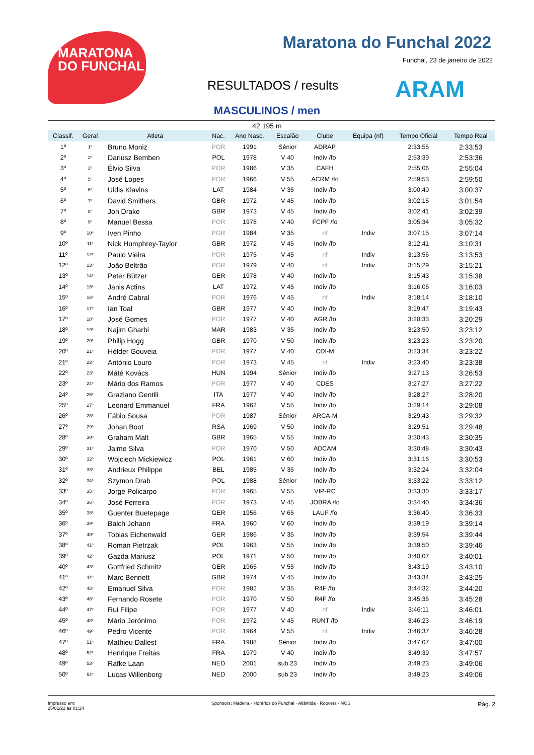MARATONA DO FUNCHAL
Maratona do Funchal 2022
Funchal, 23 de janeiro de 2022
RESULTADOS / results ARAM
MASCULINOS / men
42 195 m
| Classif. | Geral | Atleta | Nac. | Ano Nasc. | Escalão | Clube | Equipa (nf) | Tempo Oficial | Tempo Real |
| --- | --- | --- | --- | --- | --- | --- | --- | --- | --- |
| 1º | 1º | Bruno Moniz | POR | 1991 | Sénior | ADRAP | | 2:33:55 | 2:33:53 |
| 2º | 2º | Dariusz Bemben | POL | 1978 | V 40 | Indiv /fo | | 2:53:39 | 2:53:36 |
| 3º | 3º | Élvio Silva | POR | 1986 | V 35 | CAFH | | 2:55:06 | 2:55:04 |
| 4º | 5º | José Lopes | POR | 1966 | V 55 | ACRM /fo | | 2:59:53 | 2:59:50 |
| 5º | 6º | Uldis Klavins | LAT | 1984 | V 35 | Indiv /fo | | 3:00:40 | 3:00:37 |
| 6º | 7º | David Smithers | GBR | 1972 | V 45 | Indiv /fo | | 3:02:15 | 3:01:54 |
| 7º | 8º | Jon Drake | GBR | 1973 | V 45 | Indiv /fo | | 3:02:41 | 3:02:39 |
| 8º | 9º | Manuel Bessa | POR | 1978 | V 40 | FCPF /fo | | 3:05:34 | 3:05:32 |
| 9º | 10º | Iven Pinho | POR | 1984 | V 35 | nf | Indiv | 3:07:15 | 3:07:14 |
| 10º | 11º | Nick Humphrey-Taylor | GBR | 1972 | V 45 | Indiv /fo | | 3:12:41 | 3:10:31 |
| 11º | 12º | Paulo Vieira | POR | 1975 | V 45 | nf | Indiv | 3:13:56 | 3:13:53 |
| 12º | 13º | João Beltrão | POR | 1979 | V 40 | nf | Indiv | 3:15:29 | 3:15:21 |
| 13º | 14º | Peter Bützer | GER | 1978 | V 40 | Indiv /fo | | 3:15:43 | 3:15:38 |
| 14º | 15º | Janis Actins | LAT | 1972 | V 45 | Indiv /fo | | 3:16:06 | 3:16:03 |
| 15º | 16º | André Cabral | POR | 1976 | V 45 | nf | Indiv | 3:18:14 | 3:18:10 |
| 16º | 17º | Ian Toal | GBR | 1977 | V 40 | Indiv /fo | | 3:19:47 | 3:19:43 |
| 17º | 18º | José Gomes | POR | 1977 | V 40 | AGR /fo | | 3:20:33 | 3:20:29 |
| 18º | 19º | Najim Gharbi | MAR | 1983 | V 35 | Indiv /fo | | 3:23:50 | 3:23:12 |
| 19º | 20º | Philip Hogg | GBR | 1970 | V 50 | Indiv /fo | | 3:23:23 | 3:23:20 |
| 20º | 21º | Hélder Gouveia | POR | 1977 | V 40 | CDI-M | | 3:23:34 | 3:23:22 |
| 21º | 22º | António Louro | POR | 1973 | V 45 | nf | Indiv | 3:23:40 | 3:23:38 |
| 22º | 23º | Máté Kovács | HUN | 1994 | Sénior | Indiv /fo | | 3:27:13 | 3:26:53 |
| 23º | 24º | Mário dos Ramos | POR | 1977 | V 40 | CDES | | 3:27:27 | 3:27:22 |
| 24º | 25º | Graziano Gentili | ITA | 1977 | V 40 | Indiv /fo | | 3:28:27 | 3:28:20 |
| 25º | 27º | Leonard Emmanuel | FRA | 1962 | V 55 | Indiv /fo | | 3:29:14 | 3:29:08 |
| 26º | 28º | Fábio Sousa | POR | 1987 | Sénior | ARCA-M | | 3:29:43 | 3:29:32 |
| 27º | 29º | Johan Boot | RSA | 1969 | V 50 | Indiv /fo | | 3:29:51 | 3:29:48 |
| 28º | 30º | Graham Malt | GBR | 1965 | V 55 | Indiv /fo | | 3:30:43 | 3:30:35 |
| 29º | 31º | Jaime Silva | POR | 1970 | V 50 | ADCAM | | 3:30:48 | 3:30:43 |
| 30º | 32º | Wojciech Mickiewicz | POL | 1961 | V 60 | Indiv /fo | | 3:31:16 | 3:30:53 |
| 31º | 33º | Andrieux Philippe | BEL | 1985 | V 35 | Indiv /fo | | 3:32:24 | 3:32:04 |
| 32º | 34º | Szymon Drab | POL | 1988 | Sénior | Indiv /fo | | 3:33:22 | 3:33:12 |
| 33º | 35º | Jorge Policarpo | POR | 1965 | V 55 | VIP-RC | | 3:33:30 | 3:33:17 |
| 34º | 36º | José Ferreira | POR | 1973 | V 45 | JOBRA /fo | | 3:34:40 | 3:34:36 |
| 35º | 38º | Guenter Buetepage | GER | 1956 | V 65 | LAUF /fo | | 3:36:40 | 3:36:33 |
| 36º | 39º | Balch Johann | FRA | 1960 | V 60 | Indiv /fo | | 3:39:19 | 3:39:14 |
| 37º | 40º | Tobias Eichenwald | GER | 1986 | V 35 | Indiv /fo | | 3:39:54 | 3:39:44 |
| 38º | 41º | Roman Pietrzak | POL | 1963 | V 55 | Indiv /fo | | 3:39:50 | 3:39:46 |
| 39º | 42º | Gazda Mariusz | POL | 1971 | V 50 | Indiv /fo | | 3:40:07 | 3:40:01 |
| 40º | 43º | Gottfried Schmitz | GER | 1965 | V 55 | Indiv /fo | | 3:43:19 | 3:43:10 |
| 41º | 44º | Marc Bennett | GBR | 1974 | V 45 | Indiv /fo | | 3:43:34 | 3:43:25 |
| 42º | 45º | Emanuel Silva | POR | 1982 | V 35 | R4F /fo | | 3:44:32 | 3:44:20 |
| 43º | 46º | Fernando Rosete | POR | 1970 | V 50 | R4F /fo | | 3:45:36 | 3:45:28 |
| 44º | 47º | Rui Filipe | POR | 1977 | V 40 | nf | Indiv | 3:46:11 | 3:46:01 |
| 45º | 48º | Mário Jerónimo | POR | 1972 | V 45 | RUNT /fo | | 3:46:23 | 3:46:19 |
| 46º | 49º | Pedro Vicente | POR | 1964 | V 55 | nf | Indiv | 3:46:37 | 3:46:28 |
| 47º | 51º | Mathieu Dallest | FRA | 1988 | Sénior | Indiv /fo | | 3:47:07 | 3:47:00 |
| 48º | 52º | Henrique Freitas | FRA | 1979 | V 40 | Indiv /fo | | 3:49:39 | 3:47:57 |
| 49º | 53º | Rafke Laan | NED | 2001 | sub 23 | Indiv /fo | | 3:49:23 | 3:49:06 |
| 50º | 54º | Lucas Willenborg | NED | 2000 | sub 23 | Indiv /fo | | 3:49:23 | 3:49:06 |
Impresso em:
25/01/22 às 01:24
Sponsors: Madeira · Horários do Funchal · Atlântida · Roovers · NOS
Pág. 2